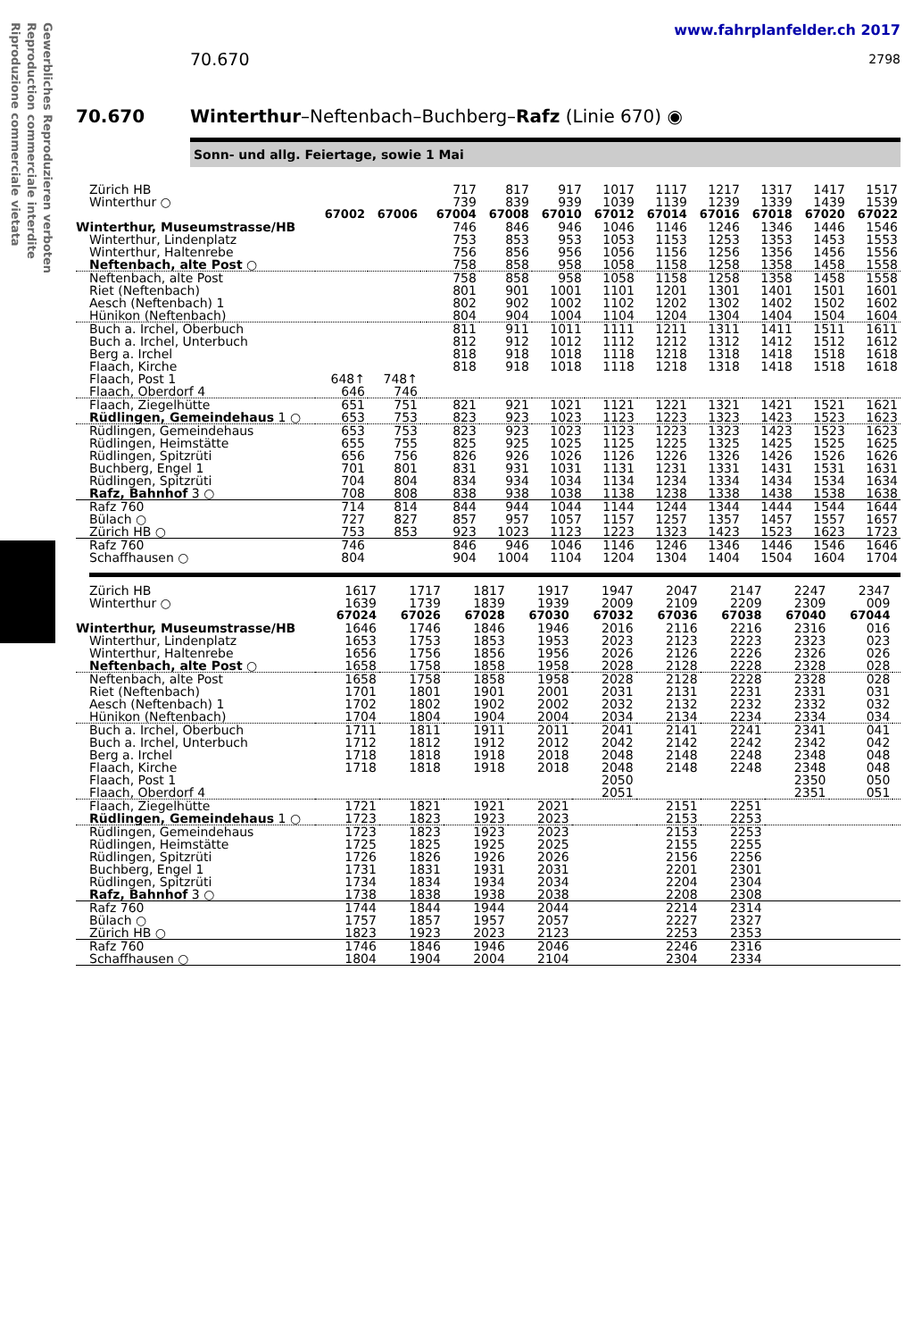Gewerbliches Reproduzieren verboten
Reproduction commerciale interdite
Riproduzione commerciale vietata
www.fahrplanfelder.ch 2017
70.670 2798
70.670 Winterthur–Neftenbach–Buchberg–Rafz (Linie 670) ◉
Sonn- und allg. Feiertage, sowie 1 Mai
| Zürich HB | | | | 717 | 817 | 917 | 1017 | 1117 | 1217 | 1317 | 1417 | 1517 |
| Winterthur ○ | | | | 739 | 839 | 939 | 1039 | 1139 | 1239 | 1339 | 1439 | 1539 |
| | 67002 | 67006 | | 67004 | 67008 | 67010 | 67012 | 67014 | 67016 | 67018 | 67020 | 67022 |
| Winterthur, Museumstrasse/HB | | | | 746 | 846 | 946 | 1046 | 1146 | 1246 | 1346 | 1446 | 1546 |
| Winterthur, Lindenplatz | | | | 753 | 853 | 953 | 1053 | 1153 | 1253 | 1353 | 1453 | 1553 |
| Winterthur, Haltenrebe | | | | 756 | 856 | 956 | 1056 | 1156 | 1256 | 1356 | 1456 | 1556 |
| Neftenbach, alte Post ○ | | | | 758 | 858 | 958 | 1058 | 1158 | 1258 | 1358 | 1458 | 1558 |
| Neftenbach, alte Post | | | | 758 | 858 | 958 | 1058 | 1158 | 1258 | 1358 | 1458 | 1558 |
| Riet (Neftenbach) | | | | 801 | 901 | 1001 | 1101 | 1201 | 1301 | 1401 | 1501 | 1601 |
| Aesch (Neftenbach) 1 | | | | 802 | 902 | 1002 | 1102 | 1202 | 1302 | 1402 | 1502 | 1602 |
| Hünikon (Neftenbach) | | | | 804 | 904 | 1004 | 1104 | 1204 | 1304 | 1404 | 1504 | 1604 |
| Buch a. Irchel, Oberbuch | | | | 811 | 911 | 1011 | 1111 | 1211 | 1311 | 1411 | 1511 | 1611 |
| Buch a. Irchel, Unterbuch | | | | 812 | 912 | 1012 | 1112 | 1212 | 1312 | 1412 | 1512 | 1612 |
| Berg a. Irchel | | | | 818 | 918 | 1018 | 1118 | 1218 | 1318 | 1418 | 1518 | 1618 |
| Flaach, Kirche | | | | 818 | 918 | 1018 | 1118 | 1218 | 1318 | 1418 | 1518 | 1618 |
| Flaach, Post 1 | 648↑ | 748↑ | | | | | | | | | | |
| Flaach, Oberdorf 4 | 646 | 746 | | | | | | | | | | |
| Flaach, Ziegelhütte | 651 | 751 | | 821 | 921 | 1021 | 1121 | 1221 | 1321 | 1421 | 1521 | 1621 |
| Rüdlingen, Gemeindehaus 1 ○ | 653 | 753 | | 823 | 923 | 1023 | 1123 | 1223 | 1323 | 1423 | 1523 | 1623 |
| Rüdlingen, Gemeindehaus | 653 | 753 | | 823 | 923 | 1023 | 1123 | 1223 | 1323 | 1423 | 1523 | 1623 |
| Rüdlingen, Heimstätte | 655 | 755 | | 825 | 925 | 1025 | 1125 | 1225 | 1325 | 1425 | 1525 | 1625 |
| Rüdlingen, Spitzrüti | 656 | 756 | | 826 | 926 | 1026 | 1126 | 1226 | 1326 | 1426 | 1526 | 1626 |
| Buchberg, Engel 1 | 701 | 801 | | 831 | 931 | 1031 | 1131 | 1231 | 1331 | 1431 | 1531 | 1631 |
| Rüdlingen, Spitzrüti | 704 | 804 | | 834 | 934 | 1034 | 1134 | 1234 | 1334 | 1434 | 1534 | 1634 |
| Rafz, Bahnhof 3 ○ | 708 | 808 | | 838 | 938 | 1038 | 1138 | 1238 | 1338 | 1438 | 1538 | 1638 |
| Rafz 760 | 714 | 814 | | 844 | 944 | 1044 | 1144 | 1244 | 1344 | 1444 | 1544 | 1644 |
| Bülach ○ | 727 | 827 | | 857 | 957 | 1057 | 1157 | 1257 | 1357 | 1457 | 1557 | 1657 |
| Zürich HB ○ | 753 | 853 | | 923 | 1023 | 1123 | 1223 | 1323 | 1423 | 1523 | 1623 | 1723 |
| Rafz 760 | 746 | | | 846 | 946 | 1046 | 1146 | 1246 | 1346 | 1446 | 1546 | 1646 |
| Schaffhausen ○ | 804 | | | 904 | 1004 | 1104 | 1204 | 1304 | 1404 | 1504 | 1604 | 1704 |
| Zürich HB | 1617 | 1717 | 1817 | 1917 | 1947 | 2047 | 2147 | 2247 | 2347 | |
| Winterthur ○ | 1639 | 1739 | 1839 | 1939 | 2009 | 2109 | 2209 | 2309 | 009 | |
| | 67024 | 67026 | 67028 | 67030 | 67032 | 67036 | 67038 | 67040 | 67044 | |
| Winterthur, Museumstrasse/HB | 1646 | 1746 | 1846 | 1946 | 2016 | 2116 | 2216 | 2316 | 016 | |
| Winterthur, Lindenplatz | 1653 | 1753 | 1853 | 1953 | 2023 | 2123 | 2223 | 2323 | 023 | |
| Winterthur, Haltenrebe | 1656 | 1756 | 1856 | 1956 | 2026 | 2126 | 2226 | 2326 | 026 | |
| Neftenbach, alte Post ○ | 1658 | 1758 | 1858 | 1958 | 2028 | 2128 | 2228 | 2328 | 028 | |
| Neftenbach, alte Post | 1658 | 1758 | 1858 | 1958 | 2028 | 2128 | 2228 | 2328 | 028 | |
| Riet (Neftenbach) | 1701 | 1801 | 1901 | 2001 | 2031 | 2131 | 2231 | 2331 | 031 | |
| Aesch (Neftenbach) 1 | 1702 | 1802 | 1902 | 2002 | 2032 | 2132 | 2232 | 2332 | 032 | |
| Hünikon (Neftenbach) | 1704 | 1804 | 1904 | 2004 | 2034 | 2134 | 2234 | 2334 | 034 | |
| Buch a. Irchel, Oberbuch | 1711 | 1811 | 1911 | 2011 | 2041 | 2141 | 2241 | 2341 | 041 | |
| Buch a. Irchel, Unterbuch | 1712 | 1812 | 1912 | 2012 | 2042 | 2142 | 2242 | 2342 | 042 | |
| Berg a. Irchel | 1718 | 1818 | 1918 | 2018 | 2048 | 2148 | 2248 | 2348 | 048 | |
| Flaach, Kirche | 1718 | 1818 | 1918 | 2018 | 2048 | 2148 | 2248 | 2348 | 048 | |
| Flaach, Post 1 | | | | | 2050 | | | 2350 | 050 | |
| Flaach, Oberdorf 4 | | | | | 2051 | | | 2351 | 051 | |
| Flaach, Ziegelhütte | 1721 | 1821 | 1921 | 2021 | | 2151 | 2251 | | | |
| Rüdlingen, Gemeindehaus 1 ○ | 1723 | 1823 | 1923 | 2023 | | 2153 | 2253 | | | |
| Rüdlingen, Gemeindehaus | 1723 | 1823 | 1923 | 2023 | | 2153 | 2253 | | | |
| Rüdlingen, Heimstätte | 1725 | 1825 | 1925 | 2025 | | 2155 | 2255 | | | |
| Rüdlingen, Spitzrüti | 1726 | 1826 | 1926 | 2026 | | 2156 | 2256 | | | |
| Buchberg, Engel 1 | 1731 | 1831 | 1931 | 2031 | | 2201 | 2301 | | | |
| Rüdlingen, Spitzrüti | 1734 | 1834 | 1934 | 2034 | | 2204 | 2304 | | | |
| Rafz, Bahnhof 3 ○ | 1738 | 1838 | 1938 | 2038 | | 2208 | 2308 | | | |
| Rafz 760 | 1744 | 1844 | 1944 | 2044 | | 2214 | 2314 | | | |
| Bülach ○ | 1757 | 1857 | 1957 | 2057 | | 2227 | 2327 | | | |
| Zürich HB ○ | 1823 | 1923 | 2023 | 2123 | | 2253 | 2353 | | | |
| Rafz 760 | 1746 | 1846 | 1946 | 2046 | | 2246 | 2316 | | | |
| Schaffhausen ○ | 1804 | 1904 | 2004 | 2104 | | 2304 | 2334 | | | |